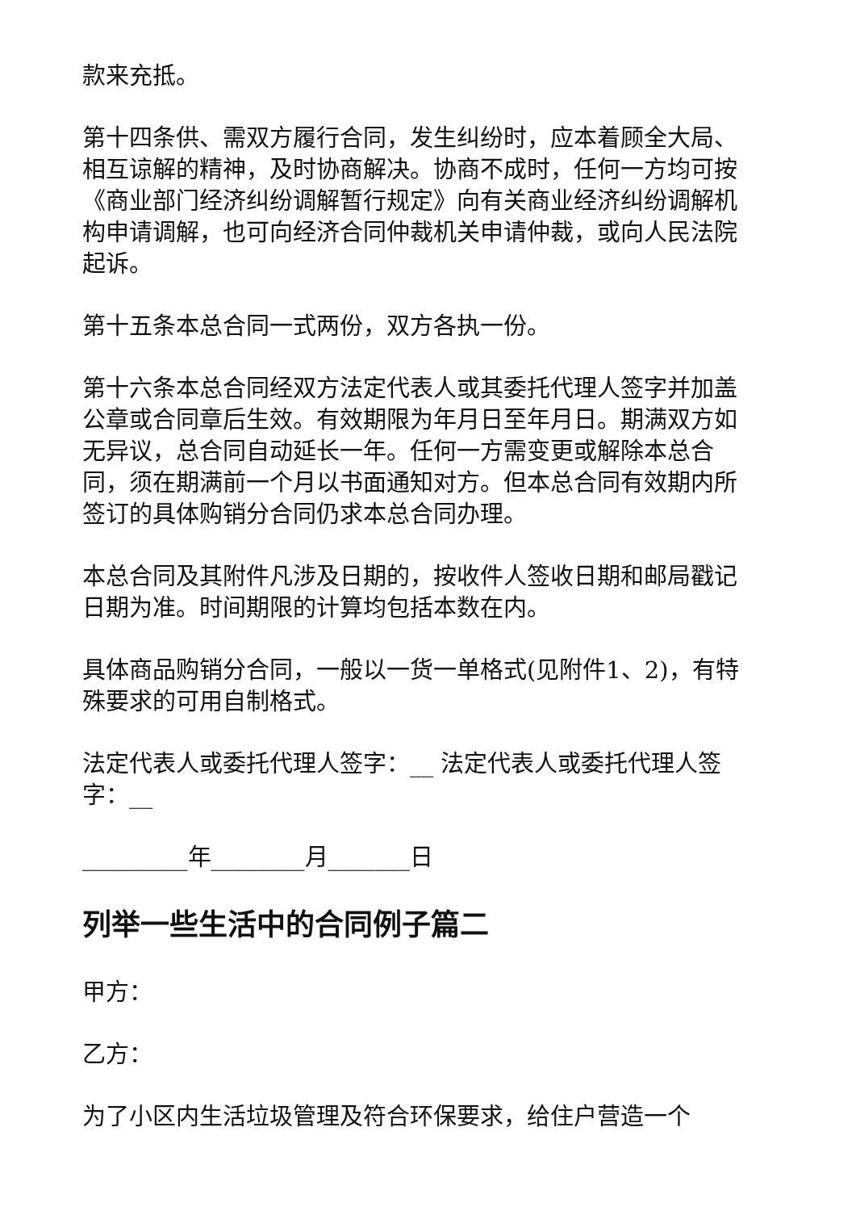款来充抵。
第十四条供、需双方履行合同，发生纠纷时，应本着顾全大局、相互谅解的精神，及时协商解决。协商不成时，任何一方均可按《商业部门经济纠纷调解暂行规定》向有关商业经济纠纷调解机构申请调解，也可向经济合同仲裁机关申请仲裁，或向人民法院起诉。
第十五条本总合同一式两份，双方各执一份。
第十六条本总合同经双方法定代表人或其委托代理人签字并加盖公章或合同章后生效。有效期限为年月日至年月日。期满双方如无异议，总合同自动延长一年。任何一方需变更或解除本总合同，须在期满前一个月以书面通知对方。但本总合同有效期内所签订的具体购销分合同仍求本总合同办理。
本总合同及其附件凡涉及日期的，按收件人签收日期和邮局戳记日期为准。时间期限的计算均包括本数在内。
具体商品购销分合同，一般以一货一单格式(见附件1、2)，有特殊要求的可用自制格式。
法定代表人或委托代理人签字：__ 法定代表人或委托代理人签字：__
_________年________月_______日
列举一些生活中的合同例子篇二
甲方：
乙方：
为了小区内生活垃圾管理及符合环保要求，给住户营造一个